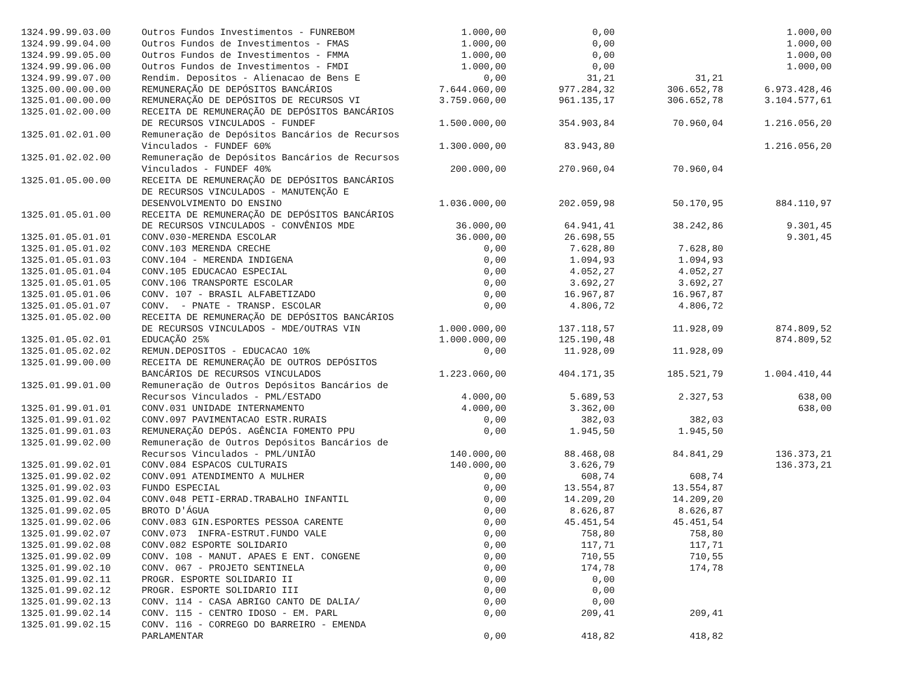| 1324.99.99.03.00 | Outros Fundos Investimentos - FUNREBOM | 1.000,00 | 0,00 | | 1.000,00 |
| 1324.99.99.04.00 | Outros Fundos de Investimentos - FMAS | 1.000,00 | 0,00 | | 1.000,00 |
| 1324.99.99.05.00 | Outros Fundos de Investimentos - FMMA | 1.000,00 | 0,00 | | 1.000,00 |
| 1324.99.99.06.00 | Outros Fundos de Investimentos - FMDI | 1.000,00 | 0,00 | | 1.000,00 |
| 1324.99.99.07.00 | Rendim. Depositos - Alienacao de Bens E | 0,00 | 31,21 | 31,21 | |
| 1325.00.00.00.00 | REMUNERAÇÃO DE DEPÓSITOS BANCÁRIOS | 7.644.060,00 | 977.284,32 | 306.652,78 | 6.973.428,46 |
| 1325.01.00.00.00 | REMUNERAÇÃO DE DEPÓSITOS DE RECURSOS VI | 3.759.060,00 | 961.135,17 | 306.652,78 | 3.104.577,61 |
| 1325.01.02.00.00 | RECEITA DE REMUNERAÇÃO DE DEPÓSITOS BANCÁRIOS | | | | |
| | DE RECURSOS VINCULADOS - FUNDEF | 1.500.000,00 | 354.903,84 | 70.960,04 | 1.216.056,20 |
| 1325.01.02.01.00 | Remuneração de Depósitos Bancários de Recursos | | | | |
| | Vinculados - FUNDEF 60% | 1.300.000,00 | 83.943,80 | | 1.216.056,20 |
| 1325.01.02.02.00 | Remuneração de Depósitos Bancários de Recursos | | | | |
| | Vinculados - FUNDEF 40% | 200.000,00 | 270.960,04 | 70.960,04 | |
| 1325.01.05.00.00 | RECEITA DE REMUNERAÇÃO DE DEPÓSITOS BANCÁRIOS | | | | |
| | DE RECURSOS VINCULADOS - MANUTENÇÃO E | | | | |
| | DESENVOLVIMENTO DO ENSINO | 1.036.000,00 | 202.059,98 | 50.170,95 | 884.110,97 |
| 1325.01.05.01.00 | RECEITA DE REMUNERAÇÃO DE DEPÓSITOS BANCÁRIOS | | | | |
| | DE RECURSOS VINCULADOS - CONVÊNIOS MDE | 36.000,00 | 64.941,41 | 38.242,86 | 9.301,45 |
| 1325.01.05.01.01 | CONV.030-MERENDA ESCOLAR | 36.000,00 | 26.698,55 | | 9.301,45 |
| 1325.01.05.01.02 | CONV.103 MERENDA CRECHE | 0,00 | 7.628,80 | 7.628,80 | |
| 1325.01.05.01.03 | CONV.104 - MERENDA INDIGENA | 0,00 | 1.094,93 | 1.094,93 | |
| 1325.01.05.01.04 | CONV.105 EDUCACAO ESPECIAL | 0,00 | 4.052,27 | 4.052,27 | |
| 1325.01.05.01.05 | CONV.106 TRANSPORTE ESCOLAR | 0,00 | 3.692,27 | 3.692,27 | |
| 1325.01.05.01.06 | CONV. 107 - BRASIL ALFABETIZADO | 0,00 | 16.967,87 | 16.967,87 | |
| 1325.01.05.01.07 | CONV. - PNATE - TRANSP. ESCOLAR | 0,00 | 4.806,72 | 4.806,72 | |
| 1325.01.05.02.00 | RECEITA DE REMUNERAÇÃO DE DEPÓSITOS BANCÁRIOS | | | | |
| | DE RECURSOS VINCULADOS - MDE/OUTRAS VIN | 1.000.000,00 | 137.118,57 | 11.928,09 | 874.809,52 |
| 1325.01.05.02.01 | EDUCAÇÃO 25% | 1.000.000,00 | 125.190,48 | | 874.809,52 |
| 1325.01.05.02.02 | REMUN.DEPOSITOS - EDUCACAO 10% | 0,00 | 11.928,09 | 11.928,09 | |
| 1325.01.99.00.00 | RECEITA DE REMUNERAÇÃO DE OUTROS DEPÓSITOS | | | | |
| | BANCÁRIOS DE RECURSOS VINCULADOS | 1.223.060,00 | 404.171,35 | 185.521,79 | 1.004.410,44 |
| 1325.01.99.01.00 | Remuneração de Outros Depósitos Bancários de | | | | |
| | Recursos Vinculados - PML/ESTADO | 4.000,00 | 5.689,53 | 2.327,53 | 638,00 |
| 1325.01.99.01.01 | CONV.031 UNIDADE INTERNAMENTO | 4.000,00 | 3.362,00 | | 638,00 |
| 1325.01.99.01.02 | CONV.097 PAVIMENTACAO ESTR.RURAIS | 0,00 | 382,03 | 382,03 | |
| 1325.01.99.01.03 | REMUNERAÇÃO DEPÓS. AGÊNCIA FOMENTO PPU | 0,00 | 1.945,50 | 1.945,50 | |
| 1325.01.99.02.00 | Remuneração de Outros Depósitos Bancários de | | | | |
| | Recursos Vinculados - PML/UNIÃO | 140.000,00 | 88.468,08 | 84.841,29 | 136.373,21 |
| 1325.01.99.02.01 | CONV.084 ESPACOS CULTURAIS | 140.000,00 | 3.626,79 | | 136.373,21 |
| 1325.01.99.02.02 | CONV.091 ATENDIMENTO A MULHER | 0,00 | 608,74 | 608,74 | |
| 1325.01.99.02.03 | FUNDO ESPECIAL | 0,00 | 13.554,87 | 13.554,87 | |
| 1325.01.99.02.04 | CONV.048 PETI-ERRAD.TRABALHO INFANTIL | 0,00 | 14.209,20 | 14.209,20 | |
| 1325.01.99.02.05 | BROTO D'ÁGUA | 0,00 | 8.626,87 | 8.626,87 | |
| 1325.01.99.02.06 | CONV.083 GIN.ESPORTES PESSOA CARENTE | 0,00 | 45.451,54 | 45.451,54 | |
| 1325.01.99.02.07 | CONV.073 INFRA-ESTRUT.FUNDO VALE | 0,00 | 758,80 | 758,80 | |
| 1325.01.99.02.08 | CONV.082 ESPORTE SOLIDARIO | 0,00 | 117,71 | 117,71 | |
| 1325.01.99.02.09 | CONV. 108 - MANUT. APAES E ENT. CONGENE | 0,00 | 710,55 | 710,55 | |
| 1325.01.99.02.10 | CONV. 067 - PROJETO SENTINELA | 0,00 | 174,78 | 174,78 | |
| 1325.01.99.02.11 | PROGR. ESPORTE SOLIDARIO II | 0,00 | 0,00 | | |
| 1325.01.99.02.12 | PROGR. ESPORTE SOLIDARIO III | 0,00 | 0,00 | | |
| 1325.01.99.02.13 | CONV. 114 - CASA ABRIGO CANTO DE DALIA/ | 0,00 | 0,00 | | |
| 1325.01.99.02.14 | CONV. 115 - CENTRO IDOSO - EM. PARL | 0,00 | 209,41 | 209,41 | |
| 1325.01.99.02.15 | CONV. 116 - CORREGO DO BARREIRO - EMENDA | | | | |
| | PARLAMENTAR | 0,00 | 418,82 | 418,82 | |